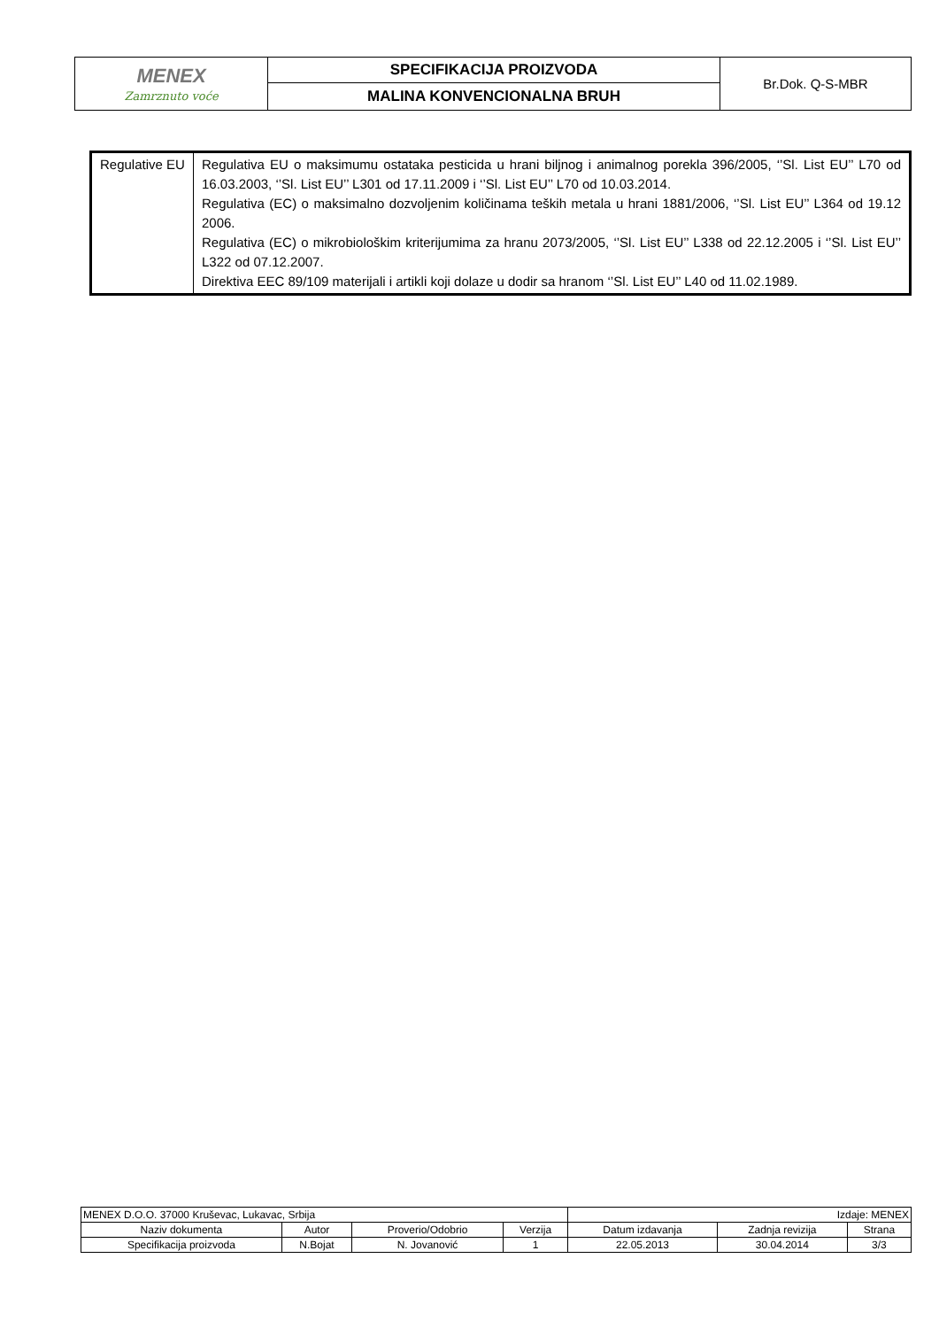| MENEX Zamrznuto voće | SPECIFIKACIJA PROIZVODA | Br.Dok. Q-S-MBR |
| | MALINA KONVENCIONALNA BRUH | |
| Regulative EU | Regulativa EU o maksimumu ostataka pesticida u hrani biljnog i animalnog porekla 396/2005, ‘’Sl. List EU’’ L70 od 16.03.2003, ‘’Sl. List EU’’ L301 od 17.11.2009 i ‘’Sl. List EU’’ L70 od 10.03.2014. Regulativa (EC) o maksimalno dozvoljenim količinama teških metala u hrani 1881/2006, ‘’Sl. List EU’’ L364 od 19.12 2006. Regulativa (EC) o mikrobiološkim kriterijumima za hranu 2073/2005, ‘’Sl. List EU’’ L338 od 22.12.2005 i ‘’Sl. List EU’’ L322 od 07.12.2007. Direktiva EEC 89/109 materijali i artikli koji dolaze u dodir sa hranom ‘’Sl. List EU’’ L40 od 11.02.1989. |
| MENEX D.O.O. 37000 Kruševac, Lukavac, Srbija | | | | Izdaje: MENEX | | |
| Naziv dokumenta | Autor | Proverio/Odobrio | Verzija | Datum izdavanja | Zadnja revizija | Strana |
| Specifikacija proizvoda | N.Bojat | N. Jovanović | 1 | 22.05.2013 | 30.04.2014 | 3/3 |